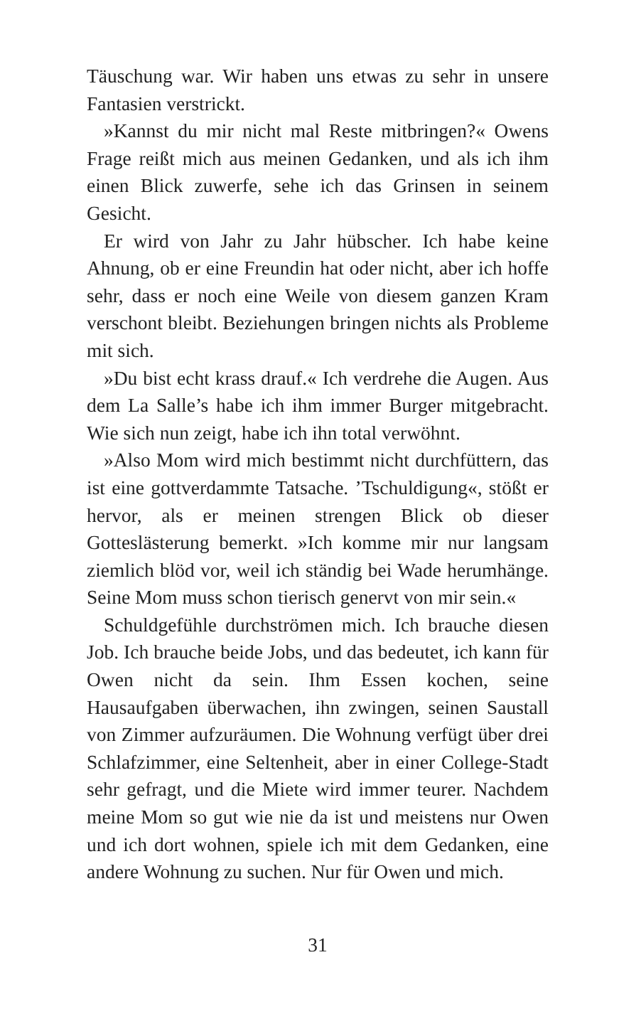Täuschung war. Wir haben uns etwas zu sehr in unsere Fantasien verstrickt.
»Kannst du mir nicht mal Reste mitbringen?« Owens Frage reißt mich aus meinen Gedanken, und als ich ihm einen Blick zuwerfe, sehe ich das Grinsen in seinem Gesicht.
Er wird von Jahr zu Jahr hübscher. Ich habe keine Ahnung, ob er eine Freundin hat oder nicht, aber ich hoffe sehr, dass er noch eine Weile von diesem ganzen Kram verschont bleibt. Beziehungen bringen nichts als Probleme mit sich.
»Du bist echt krass drauf.« Ich verdrehe die Augen. Aus dem La Salle’s habe ich ihm immer Burger mitgebracht. Wie sich nun zeigt, habe ich ihn total verwöhnt.
»Also Mom wird mich bestimmt nicht durchfüttern, das ist eine gottverdammte Tatsache. ’Tschuldigung«, stößt er hervor, als er meinen strengen Blick ob dieser Gotteslästerung bemerkt. »Ich komme mir nur langsam ziemlich blöd vor, weil ich ständig bei Wade herumhänge. Seine Mom muss schon tierisch genervt von mir sein.«
Schuldgefühle durchströmen mich. Ich brauche diesen Job. Ich brauche beide Jobs, und das bedeutet, ich kann für Owen nicht da sein. Ihm Essen kochen, seine Hausaufgaben überwachen, ihn zwingen, seinen Saustall von Zimmer aufzuräumen. Die Wohnung verfügt über drei Schlafzimmer, eine Seltenheit, aber in einer College-Stadt sehr gefragt, und die Miete wird immer teurer. Nachdem meine Mom so gut wie nie da ist und meistens nur Owen und ich dort wohnen, spiele ich mit dem Gedanken, eine andere Wohnung zu suchen. Nur für Owen und mich.
31